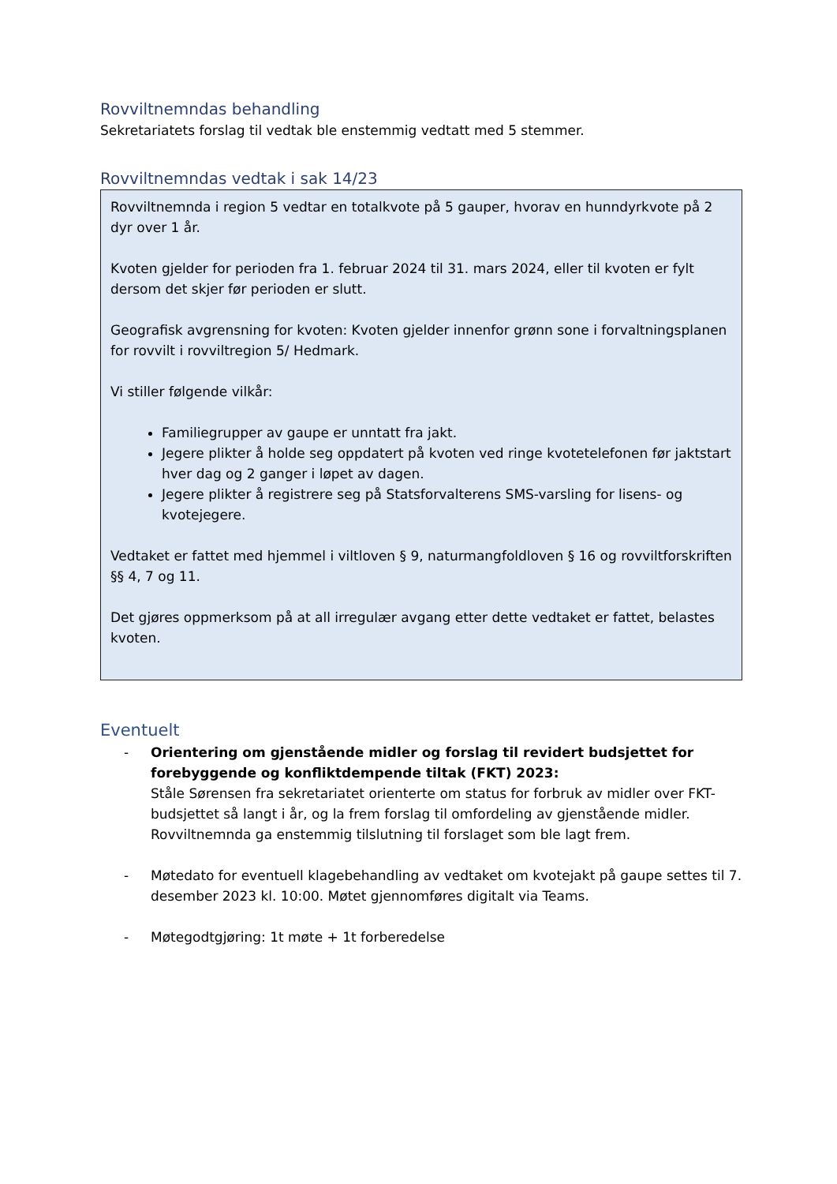Rovviltnemndas behandling
Sekretariatets forslag til vedtak ble enstemmig vedtatt med 5 stemmer.
Rovviltnemndas vedtak i sak 14/23
Rovviltnemnda i region 5 vedtar en totalkvote på 5 gauper, hvorav en hunndyrkvote på 2 dyr over 1 år.
Kvoten gjelder for perioden fra 1. februar 2024 til 31. mars 2024, eller til kvoten er fylt dersom det skjer før perioden er slutt.
Geografisk avgrensning for kvoten: Kvoten gjelder innenfor grønn sone i forvaltningsplanen for rovvilt i rovviltregion 5/ Hedmark.
Vi stiller følgende vilkår:
Familiegrupper av gaupe er unntatt fra jakt.
Jegere plikter å holde seg oppdatert på kvoten ved ringe kvotetelefonen før jaktstart hver dag og 2 ganger i løpet av dagen.
Jegere plikter å registrere seg på Statsforvalterens SMS-varsling for lisens- og kvotejegere.
Vedtaket er fattet med hjemmel i viltloven § 9, naturmangfoldloven § 16 og rovviltforskriften §§ 4, 7 og 11.
Det gjøres oppmerksom på at all irregulær avgang etter dette vedtaket er fattet, belastes kvoten.
Eventuelt
- Orientering om gjenstående midler og forslag til revidert budsjettet for forebyggende og konfliktdempende tiltak (FKT) 2023:
Ståle Sørensen fra sekretariatet orienterte om status for forbruk av midler over FKT-budsjettet så langt i år, og la frem forslag til omfordeling av gjenstående midler. Rovviltnemnda ga enstemmig tilslutning til forslaget som ble lagt frem.
- Møtedato for eventuell klagebehandling av vedtaket om kvotejakt på gaupe settes til 7. desember 2023 kl. 10:00. Møtet gjennomføres digitalt via Teams.
- Møtegodtgjøring: 1t møte + 1t forberedelse